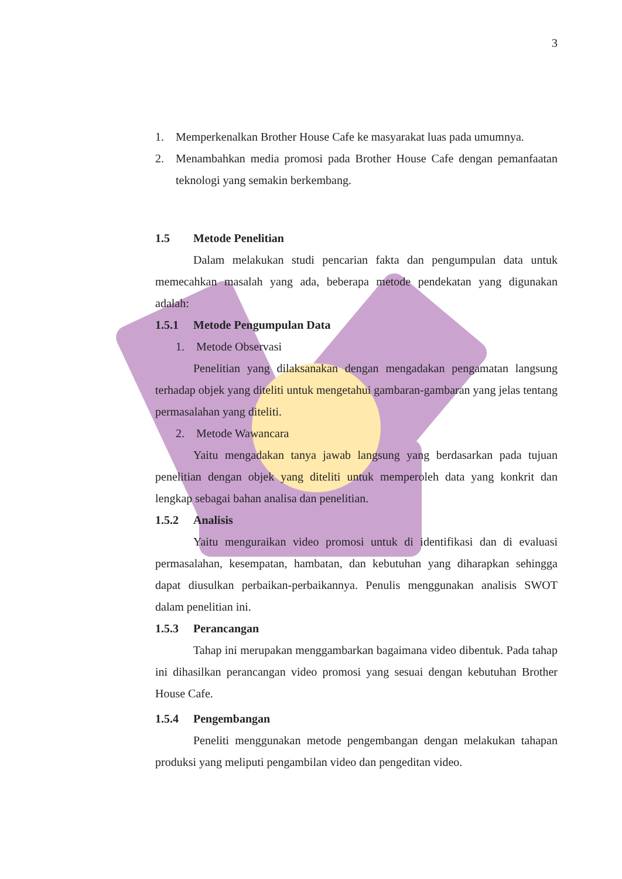3
1. Memperkenalkan Brother House Cafe ke masyarakat luas pada umumnya.
2. Menambahkan media promosi pada Brother House Cafe dengan pemanfaatan teknologi yang semakin berkembang.
1.5 Metode Penelitian
Dalam melakukan studi pencarian fakta dan pengumpulan data untuk memecahkan masalah yang ada, beberapa metode pendekatan yang digunakan adalah:
1.5.1 Metode Pengumpulan Data
1. Metode Observasi
Penelitian yang dilaksanakan dengan mengadakan pengamatan langsung terhadap objek yang diteliti untuk mengetahui gambaran-gambaran yang jelas tentang permasalahan yang diteliti.
2. Metode Wawancara
Yaitu mengadakan tanya jawab langsung yang berdasarkan pada tujuan penelitian dengan objek yang diteliti untuk memperoleh data yang konkrit dan lengkap sebagai bahan analisa dan penelitian.
1.5.2 Analisis
Yaitu menguraikan video promosi untuk di identifikasi dan di evaluasi permasalahan, kesempatan, hambatan, dan kebutuhan yang diharapkan sehingga dapat diusulkan perbaikan-perbaikannya. Penulis menggunakan analisis SWOT dalam penelitian ini.
1.5.3 Perancangan
Tahap ini merupakan menggambarkan bagaimana video dibentuk. Pada tahap ini dihasilkan perancangan video promosi yang sesuai dengan kebutuhan Brother House Cafe.
1.5.4 Pengembangan
Peneliti menggunakan metode pengembangan dengan melakukan tahapan produksi yang meliputi pengambilan video dan pengeditan video.